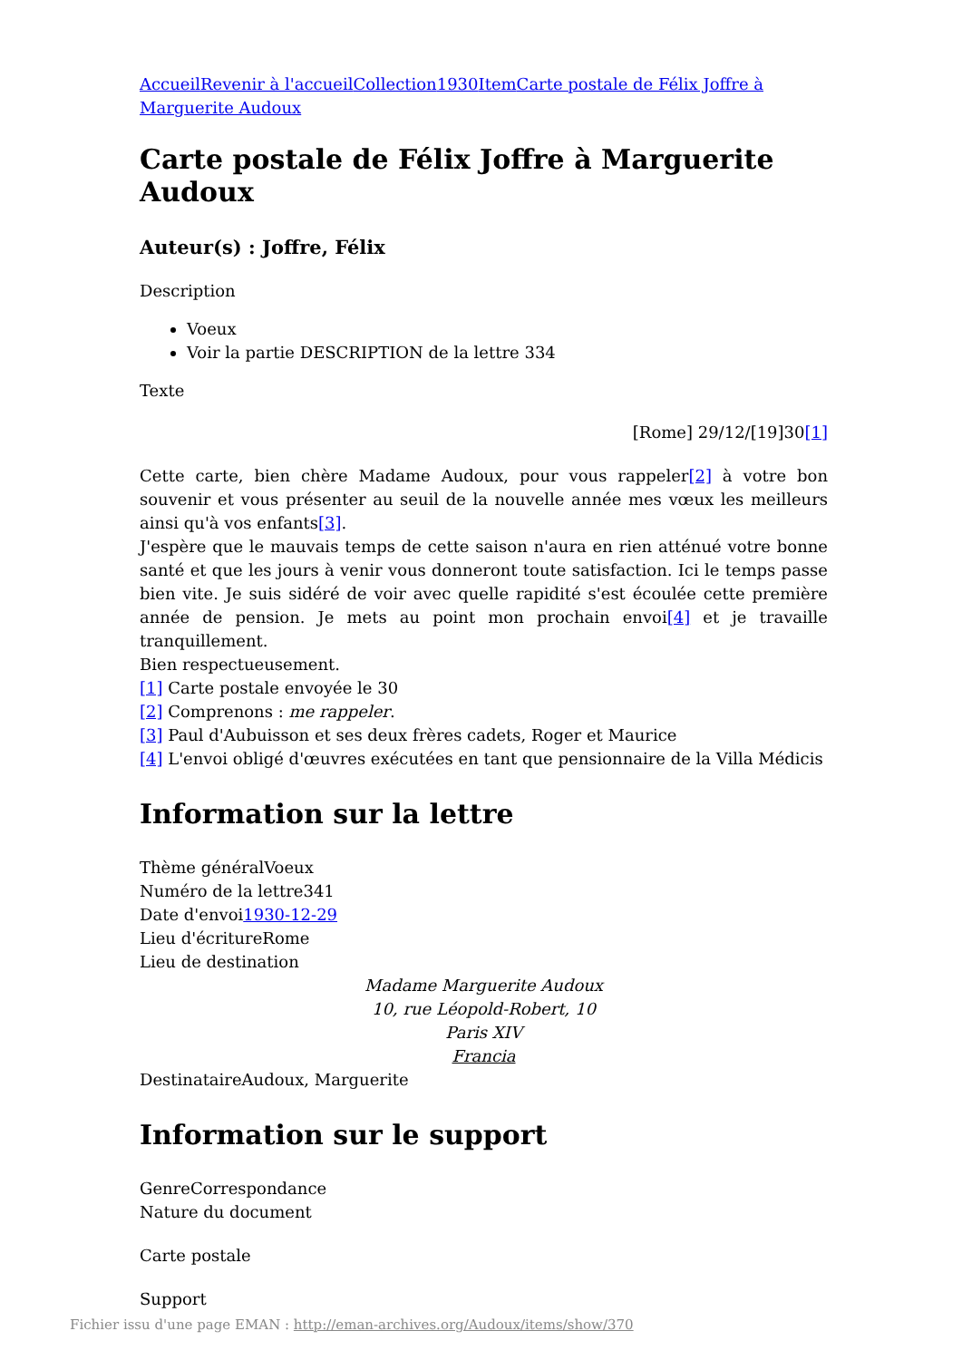Accueil Revenir à l'accueil Collection 1930 Item Carte postale de Félix Joffre à Marguerite Audoux
Carte postale de Félix Joffre à Marguerite Audoux
Auteur(s) : Joffre, Félix
Description
Voeux
Voir la partie DESCRIPTION de la lettre 334
Texte
[Rome] 29/12/[19]30[1]
Cette carte, bien chère Madame Audoux, pour vous rappeler[2] à votre bon souvenir et vous présenter au seuil de la nouvelle année mes vœux les meilleurs ainsi qu'à vos enfants[3].
J'espère que le mauvais temps de cette saison n'aura en rien atténué votre bonne santé et que les jours à venir vous donneront toute satisfaction. Ici le temps passe bien vite. Je suis sidéré de voir avec quelle rapidité s'est écoulée cette première année de pension. Je mets au point mon prochain envoi[4] et je travaille tranquillement.
Bien respectueusement.
[1] Carte postale envoyée le 30
[2] Comprenons : me rappeler.
[3] Paul d'Aubuisson et ses deux frères cadets, Roger et Maurice
[4] L'envoi obligé d'œuvres exécutées en tant que pensionnaire de la Villa Médicis
Information sur la lettre
Thème généralVoeux
Numéro de la lettre341
Date d'envoi1930-12-29
Lieu d'écritureRome
Lieu de destination
Madame Marguerite Audoux
10, rue Léopold-Robert, 10
Paris XIV
Francia
DestinataireAudoux, Marguerite
Information sur le support
GenreCorrespondance
Nature du document
Carte postale
Support
Fichier issu d'une page EMAN : http://eman-archives.org/Audoux/items/show/370